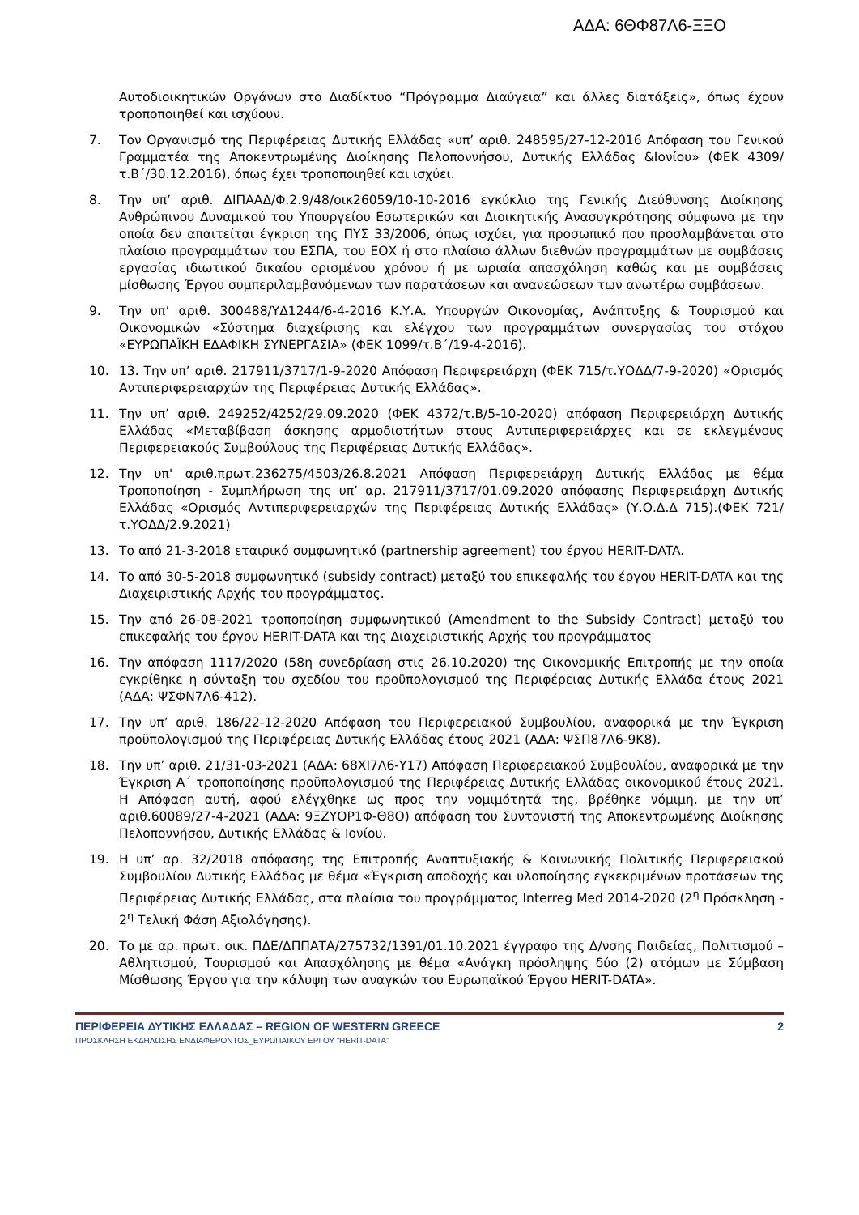ΑΔΑ: 6ΘΦ87Λ6-ΞΞΟ
Αυτοδιοικητικών Οργάνων στο Διαδίκτυο “Πρόγραμμα Διαύγεια” και άλλες διατάξεις», όπως έχουν τροποποιηθεί και ισχύουν.
7. Τον Οργανισμό της Περιφέρειας Δυτικής Ελλάδας «υπ’ αριθ. 248595/27-12-2016 Απόφαση του Γενικού Γραμματέα της Αποκεντρωμένης Διοίκησης Πελοποννήσου, Δυτικής Ελλάδας &Ιονίου» (ΦΕΚ 4309/τ.Β΄/30.12.2016), όπως έχει τροποποιηθεί και ισχύει.
8. Την υπ’ αριθ. ΔΙΠΑΑΔ/Φ.2.9/48/οικ26059/10-10-2016 εγκύκλιο της Γενικής Διεύθυνσης Διοίκησης Ανθρώπινου Δυναμικού του Υπουργείου Εσωτερικών και Διοικητικής Ανασυγκρότησης σύμφωνα με την οποία δεν απαιτείται έγκριση της ΠΥΣ 33/2006, όπως ισχύει, για προσωπικό που προσλαμβάνεται στο πλαίσιο προγραμμάτων του ΕΣΠΑ, του ΕΟΧ ή στο πλαίσιο άλλων διεθνών προγραμμάτων με συμβάσεις εργασίας ιδιωτικού δικαίου ορισμένου χρόνου ή με ωριαία απασχόληση καθώς και με συμβάσεις μίσθωσης Έργου συμπεριλαμβανόμενων των παρατάσεων και ανανεώσεων των ανωτέρω συμβάσεων.
9. Την υπ’ αριθ. 300488/ΥΔ1244/6-4-2016 Κ.Υ.Α. Υπουργών Οικονομίας, Ανάπτυξης & Τουρισμού και Οικονομικών «Σύστημα διαχείρισης και ελέγχου των προγραμμάτων συνεργασίας του στόχου «ΕΥΡΩΠΑΪΚΗ ΕΔΑΦΙΚΗ ΣΥΝΕΡΓΑΣΙΑ» (ΦΕΚ 1099/τ.Β΄/19-4-2016).
10. 13. Την υπ’ αριθ. 217911/3717/1-9-2020 Απόφαση Περιφερειάρχη (ΦΕΚ 715/τ.ΥΟΔΔ/7-9-2020) «Ορισμός Αντιπεριφερειαρχών της Περιφέρειας Δυτικής Ελλάδας».
11. Την υπ’ αριθ. 249252/4252/29.09.2020 (ΦΕΚ 4372/τ.Β/5-10-2020) απόφαση Περιφερειάρχη Δυτικής Ελλάδας «Μεταβίβαση άσκησης αρμοδιοτήτων στους Αντιπεριφερειάρχες και σε εκλεγμένους Περιφερειακούς Συμβούλους της Περιφέρειας Δυτικής Ελλάδας».
12. Την υπ' αριθ.πρωτ.236275/4503/26.8.2021 Απόφαση Περιφερειάρχη Δυτικής Ελλάδας με θέμα Τροποποίηση - Συμπλήρωση της υπ’ αρ. 217911/3717/01.09.2020 απόφασης Περιφερειάρχη Δυτικής Ελλάδας «Ορισμός Αντιπεριφερειαρχών της Περιφέρειας Δυτικής Ελλάδας» (Υ.Ο.Δ.Δ 715).(ΦΕΚ 721/τ.ΥΟΔΔ/2.9.2021)
13. Το από 21-3-2018 εταιρικό συμφωνητικό (partnership agreement) του έργου HERIT-DATA.
14. Το από 30-5-2018 συμφωνητικό (subsidy contract) μεταξύ του επικεφαλής του έργου HERIT-DATA και της Διαχειριστικής Αρχής του προγράμματος.
15. Την από 26-08-2021 τροποποίηση συμφωνητικού (Amendment to the Subsidy Contract) μεταξύ του επικεφαλής του έργου HERIT-DATA και της Διαχειριστικής Αρχής του προγράμματος
16. Την απόφαση 1117/2020 (58η συνεδρίαση στις 26.10.2020) της Οικονομικής Επιτροπής με την οποία εγκρίθηκε η σύνταξη του σχεδίου του προϋπολογισμού της Περιφέρειας Δυτικής Ελλάδα έτους 2021 (ΑΔΑ: ΨΣΦΝ7Λ6-412).
17. Την υπ’ αριθ. 186/22-12-2020 Απόφαση του Περιφερειακού Συμβουλίου, αναφορικά με την Έγκριση προϋπολογισμού της Περιφέρειας Δυτικής Ελλάδας έτους 2021 (ΑΔΑ: ΨΣΠ87Λ6-9Κ8).
18. Την υπ’ αριθ. 21/31-03-2021 (ΑΔΑ: 68ΧΙ7Λ6-Υ17) Απόφαση Περιφερειακού Συμβουλίου, αναφορικά με την Έγκριση Α΄ τροποποίησης προϋπολογισμού της Περιφέρειας Δυτικής Ελλάδας οικονομικού έτους 2021. Η Απόφαση αυτή, αφού ελέγχθηκε ως προς την νομιμότητά της, βρέθηκε νόμιμη, με την υπ’ αριθ.60089/27-4-2021 (ΑΔΑ: 9ΞΖΥΟΡ1Φ-Θ8Ο) απόφαση του Συντονιστή της Αποκεντρωμένης Διοίκησης Πελοποννήσου, Δυτικής Ελλάδας & Ιονίου.
19. Η υπ’ αρ. 32/2018 απόφασης της Επιτροπής Αναπτυξιακής & Κοινωνικής Πολιτικής Περιφερειακού Συμβουλίου Δυτικής Ελλάδας με θέμα «Έγκριση αποδοχής και υλοποίησης εγκεκριμένων προτάσεων της Περιφέρειας Δυτικής Ελλάδας, στα πλαίσια του προγράμματος Interreg Med 2014-2020 (2<sup>η</sup> Πρόσκληση - 2<sup>η</sup> Τελική Φάση Αξιολόγησης).
20. Το με αρ. πρωτ. οικ. ΠΔΕ/ΔΠΠΑΤΑ/275732/1391/01.10.2021 έγγραφο της Δ/νσης Παιδείας, Πολιτισμού – Αθλητισμού, Τουρισμού και Απασχόλησης με θέμα «Ανάγκη πρόσληψης δύο (2) ατόμων με Σύμβαση Μίσθωσης Έργου για την κάλυψη των αναγκών του Ευρωπαϊκού Έργου HERIT-DATA».
ΠΕΡΙΦΕΡΕΙΑ ΔΥΤΙΚΗΣ ΕΛΛΑΔΑΣ – REGION OF WESTERN GREECE 2
ΠΡΟΣΚΛΗΣΗ ΕΚΔΗΛΩΣΗΣ ΕΝΔΙΑΦΕΡΟΝΤΟΣ_ΕΥΡΩΠΑΙΚΟΥ ΕΡΓΟΥ ”HERIT-DATA”